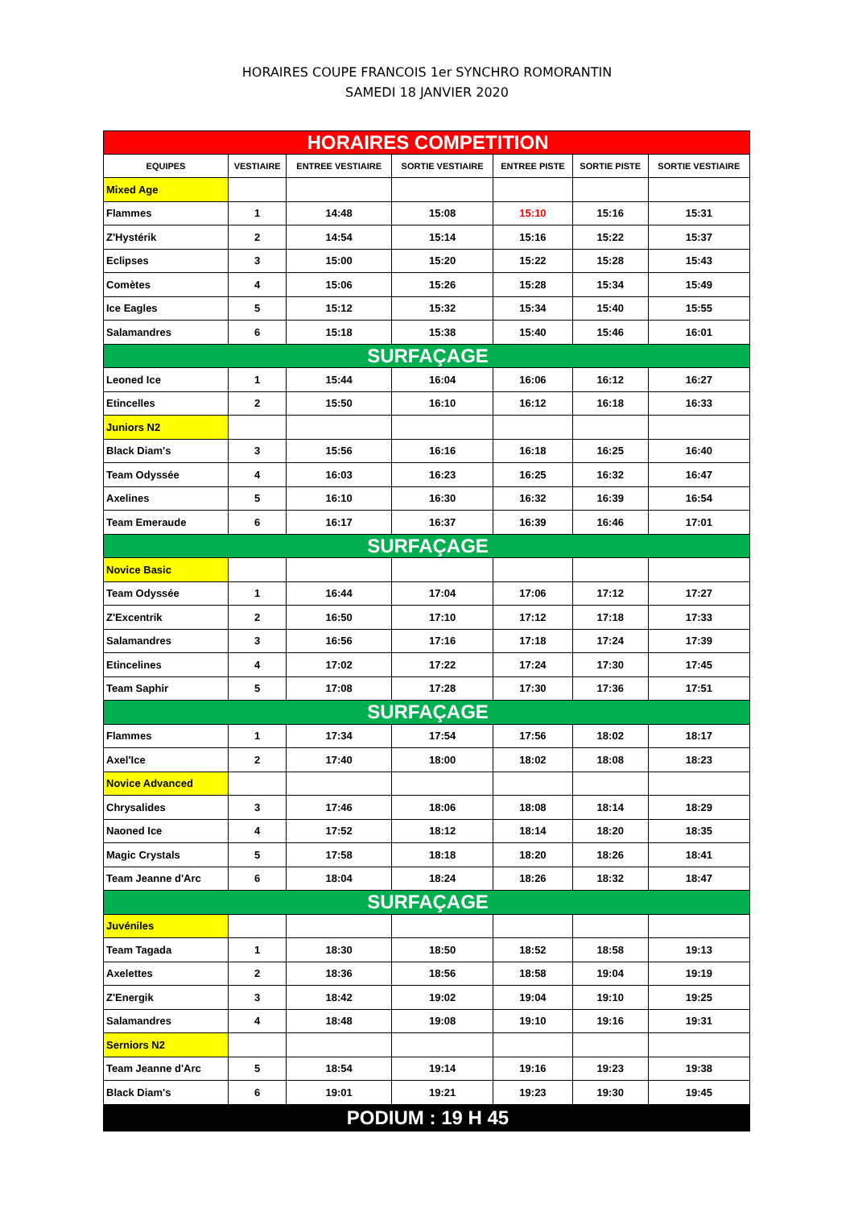HORAIRES COUPE FRANCOIS 1er SYNCHRO ROMORANTIN
SAMEDI 18 JANVIER 2020
| HORAIRES COMPETITION | | | | | | |
| EQUIPES | VESTIAIRE | ENTREE VESTIAIRE | SORTIE VESTIAIRE | ENTREE PISTE | SORTIE PISTE | SORTIE VESTIAIRE |
| Mixed Age | | | | | | |
| Flammes | 1 | 14:48 | 15:08 | 15:10 | 15:16 | 15:31 |
| Z'Hystérik | 2 | 14:54 | 15:14 | 15:16 | 15:22 | 15:37 |
| Eclipses | 3 | 15:00 | 15:20 | 15:22 | 15:28 | 15:43 |
| Comètes | 4 | 15:06 | 15:26 | 15:28 | 15:34 | 15:49 |
| Ice Eagles | 5 | 15:12 | 15:32 | 15:34 | 15:40 | 15:55 |
| Salamandres | 6 | 15:18 | 15:38 | 15:40 | 15:46 | 16:01 |
| SURFAÇAGE | | | | | | |
| Leoned Ice | 1 | 15:44 | 16:04 | 16:06 | 16:12 | 16:27 |
| Etincelles | 2 | 15:50 | 16:10 | 16:12 | 16:18 | 16:33 |
| Juniors N2 | | | | | | |
| Black Diam's | 3 | 15:56 | 16:16 | 16:18 | 16:25 | 16:40 |
| Team Odyssée | 4 | 16:03 | 16:23 | 16:25 | 16:32 | 16:47 |
| Axelines | 5 | 16:10 | 16:30 | 16:32 | 16:39 | 16:54 |
| Team Emeraude | 6 | 16:17 | 16:37 | 16:39 | 16:46 | 17:01 |
| SURFAÇAGE | | | | | | |
| Novice Basic | | | | | | |
| Team Odyssée | 1 | 16:44 | 17:04 | 17:06 | 17:12 | 17:27 |
| Z'Excentrik | 2 | 16:50 | 17:10 | 17:12 | 17:18 | 17:33 |
| Salamandres | 3 | 16:56 | 17:16 | 17:18 | 17:24 | 17:39 |
| Etincelines | 4 | 17:02 | 17:22 | 17:24 | 17:30 | 17:45 |
| Team Saphir | 5 | 17:08 | 17:28 | 17:30 | 17:36 | 17:51 |
| SURFAÇAGE | | | | | | |
| Flammes | 1 | 17:34 | 17:54 | 17:56 | 18:02 | 18:17 |
| Axel'Ice | 2 | 17:40 | 18:00 | 18:02 | 18:08 | 18:23 |
| Novice Advanced | | | | | | |
| Chrysalides | 3 | 17:46 | 18:06 | 18:08 | 18:14 | 18:29 |
| Naoned Ice | 4 | 17:52 | 18:12 | 18:14 | 18:20 | 18:35 |
| Magic Crystals | 5 | 17:58 | 18:18 | 18:20 | 18:26 | 18:41 |
| Team Jeanne d'Arc | 6 | 18:04 | 18:24 | 18:26 | 18:32 | 18:47 |
| SURFAÇAGE | | | | | | |
| Juvéniles | | | | | | |
| Team Tagada | 1 | 18:30 | 18:50 | 18:52 | 18:58 | 19:13 |
| Axelettes | 2 | 18:36 | 18:56 | 18:58 | 19:04 | 19:19 |
| Z'Energik | 3 | 18:42 | 19:02 | 19:04 | 19:10 | 19:25 |
| Salamandres | 4 | 18:48 | 19:08 | 19:10 | 19:16 | 19:31 |
| Serniors N2 | | | | | | |
| Team Jeanne d'Arc | 5 | 18:54 | 19:14 | 19:16 | 19:23 | 19:38 |
| Black Diam's | 6 | 19:01 | 19:21 | 19:23 | 19:30 | 19:45 |
| PODIUM : 19 H 45 | | | | | | |